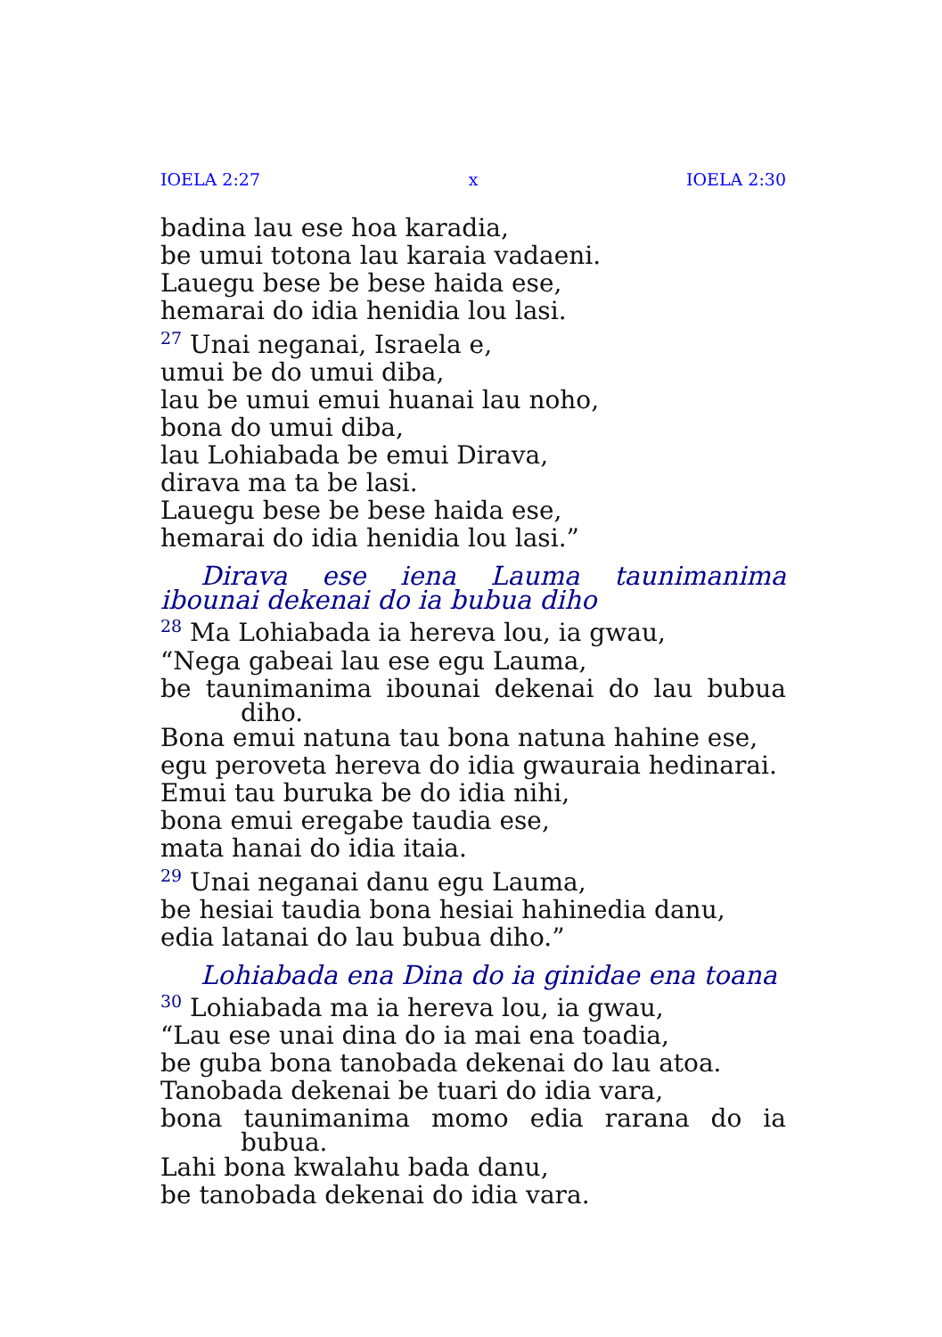IOELA 2:27 x IOELA 2:30
badina lau ese hoa karadia,
be umui totona lau karaia vadaeni.
Lauegu bese be bese haida ese,
hemarai do idia henidia lou lasi.
<sup>27</sup> Unai neganai, Israela e,
umui be do umui diba,
lau be umui emui huanai lau noho,
bona do umui diba,
lau Lohiabada be emui Dirava,
dirava ma ta be lasi.
Lauegu bese be bese haida ese,
hemarai do idia henidia lou lasi.”
Dirava ese iena Lauma taunimanima ibounai dekenai do ia bubua diho
<sup>28</sup> Ma Lohiabada ia hereva lou, ia gwau,
“Nega gabeai lau ese egu Lauma,
be taunimanima ibounai dekenai do lau bubua
diho.
Bona emui natuna tau bona natuna hahine ese,
egu peroveta hereva do idia gwauraia hedinarai.
Emui tau buruka be do idia nihi,
bona emui eregabe taudia ese,
mata hanai do idia itaia.
<sup>29</sup> Unai neganai danu egu Lauma,
be hesiai taudia bona hesiai hahinedia danu,
edia latanai do lau bubua diho.”
Lohiabada ena Dina do ia ginidae ena toana
<sup>30</sup> Lohiabada ma ia hereva lou, ia gwau,
“Lau ese unai dina do ia mai ena toadia,
be guba bona tanobada dekenai do lau atoa.
Tanobada dekenai be tuari do idia vara,
bona taunimanima momo edia rarana do ia
bubua.
Lahi bona kwalahu bada danu,
be tanobada dekenai do idia vara.